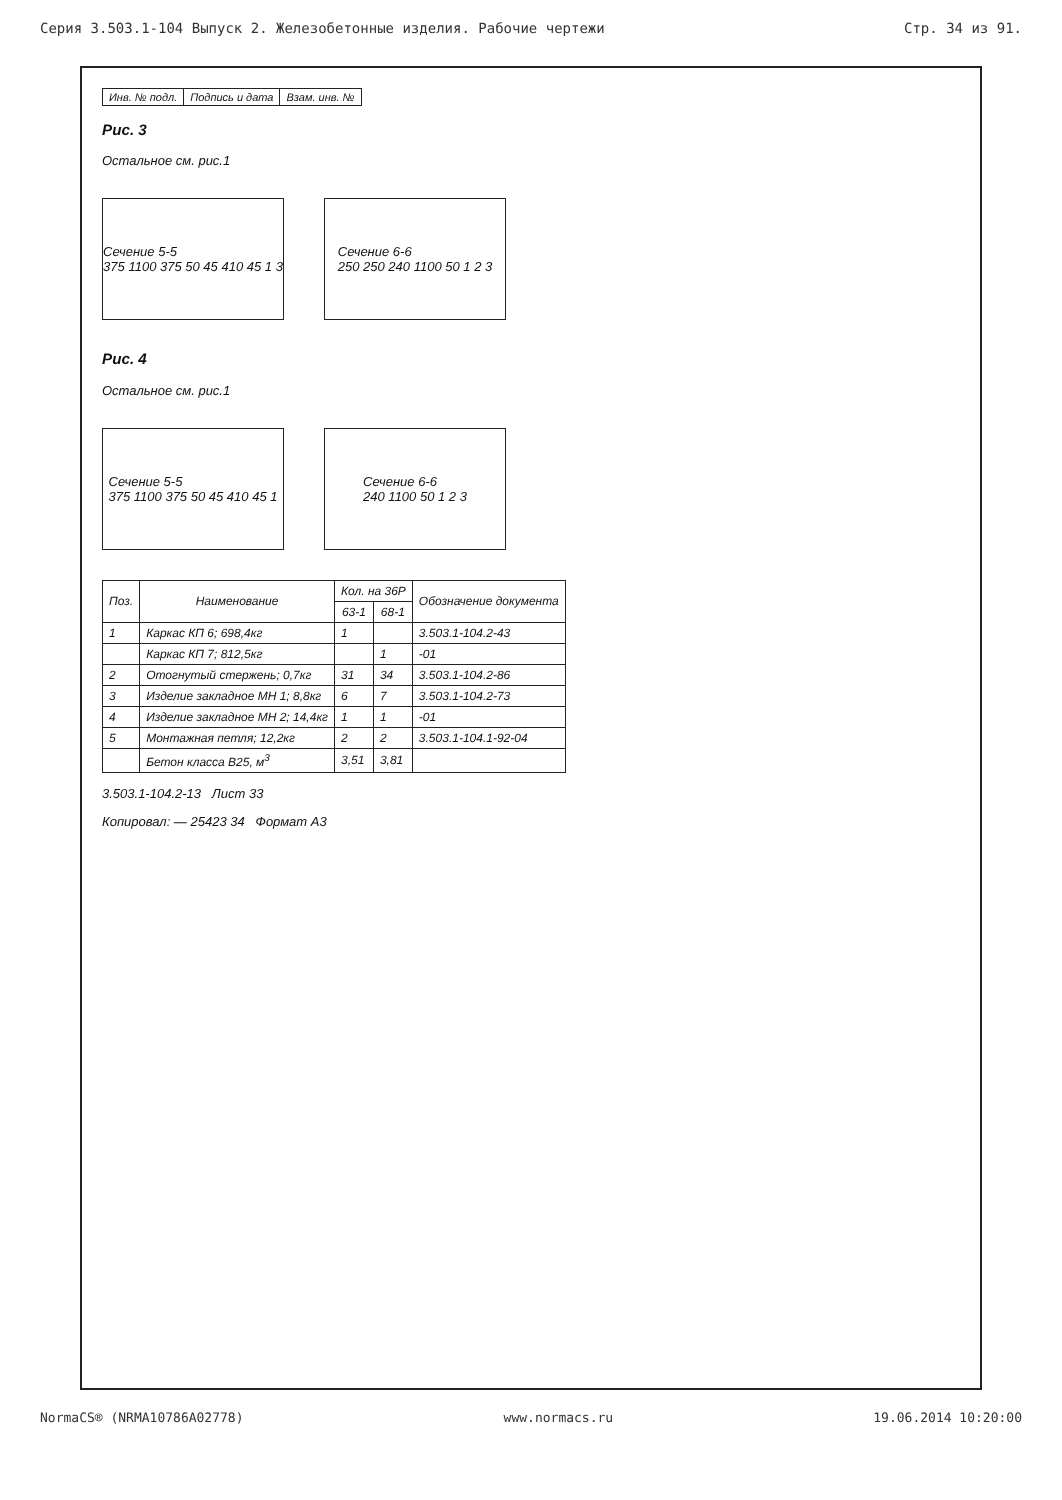Серия 3.503.1-104 Выпуск 2. Железобетонные изделия. Рабочие чертежи Стр. 34 из 91.
| Инв. № подл. | Подпись и дата | Взам. инв. № |
Рис. 3
Остальное см. рис.1
Сечение 5-5
375 1100 375 50 45 410 45 1 3
Сечение 6-6
250 250 240 1100 50 1 2 3
Рис. 4
Остальное см. рис.1
Сечение 5-5
375 1100 375 50 45 410 45 1
Сечение 6-6
240 1100 50 1 2 3
| Поз. | Наименование | Кол. на 36Р | | Обозначение документа |
| --- | --- | --- | --- | --- |
| | | 63-1 | 68-1 | |
| 1 | Каркас КП 6; 698,4кг | 1 | | 3.503.1-104.2-43 |
| | Каркас КП 7; 812,5кг | | 1 | -01 |
| 2 | Отогнутый стержень; 0,7кг | 31 | 34 | 3.503.1-104.2-86 |
| 3 | Изделие закладное МН 1; 8,8кг | 6 | 7 | 3.503.1-104.2-73 |
| 4 | Изделие закладное МН 2; 14,4кг | 1 | 1 | -01 |
| 5 | Монтажная петля; 12,2кг | 2 | 2 | 3.503.1-104.1-92-04 |
| | Бетон класса В25, м<sup>3</sup> | 3,51 | 3,81 | |
3.503.1-104.2-13 Лист 33
Копировал: — 25423 34 Формат А3
NormaCS® (NRMA10786A02778) www.normacs.ru 19.06.2014 10:20:00